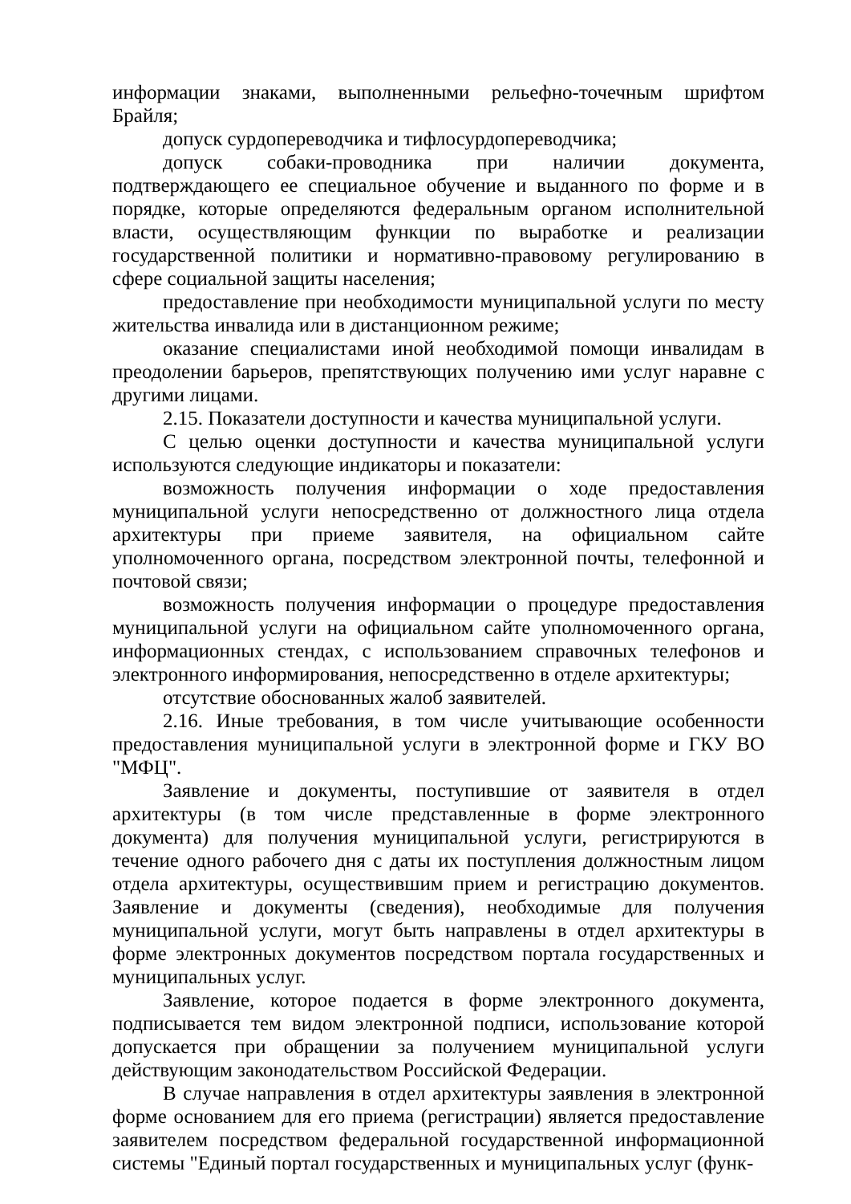информации знаками, выполненными рельефно-точечным шрифтом Брайля;
допуск сурдопереводчика и тифлосурдопереводчика;
допуск собаки-проводника при наличии документа, подтверждающего ее специальное обучение и выданного по форме и в порядке, которые определяются федеральным органом исполнительной власти, осуществляющим функции по выработке и реализации государственной политики и нормативно-правовому регулированию в сфере социальной защиты населения;
предоставление при необходимости муниципальной услуги по месту жительства инвалида или в дистанционном режиме;
оказание специалистами иной необходимой помощи инвалидам в преодолении барьеров, препятствующих получению ими услуг наравне с другими лицами.
2.15. Показатели доступности и качества муниципальной услуги.
С целью оценки доступности и качества муниципальной услуги используются следующие индикаторы и показатели:
возможность получения информации о ходе предоставления муниципальной услуги непосредственно от должностного лица отдела архитектуры при приеме заявителя, на официальном сайте уполномоченного органа, посредством электронной почты, телефонной и почтовой связи;
возможность получения информации о процедуре предоставления муниципальной услуги на официальном сайте уполномоченного органа, информационных стендах, с использованием справочных телефонов и электронного информирования, непосредственно в отделе архитектуры;
отсутствие обоснованных жалоб заявителей.
2.16. Иные требования, в том числе учитывающие особенности предоставления муниципальной услуги в электронной форме и ГКУ ВО "МФЦ".
Заявление и документы, поступившие от заявителя в отдел архитектуры (в том числе представленные в форме электронного документа) для получения муниципальной услуги, регистрируются в течение одного рабочего дня с даты их поступления должностным лицом отдела архитектуры, осуществившим прием и регистрацию документов. Заявление и документы (сведения), необходимые для получения муниципальной услуги, могут быть направлены в отдел архитектуры в форме электронных документов посредством портала государственных и муниципальных услуг.
Заявление, которое подается в форме электронного документа, подписывается тем видом электронной подписи, использование которой допускается при обращении за получением муниципальной услуги действующим законодательством Российской Федерации.
В случае направления в отдел архитектуры заявления в электронной форме основанием для его приема (регистрации) является предоставление заявителем посредством федеральной государственной информационной системы "Единый портал государственных и муниципальных услуг (функ-